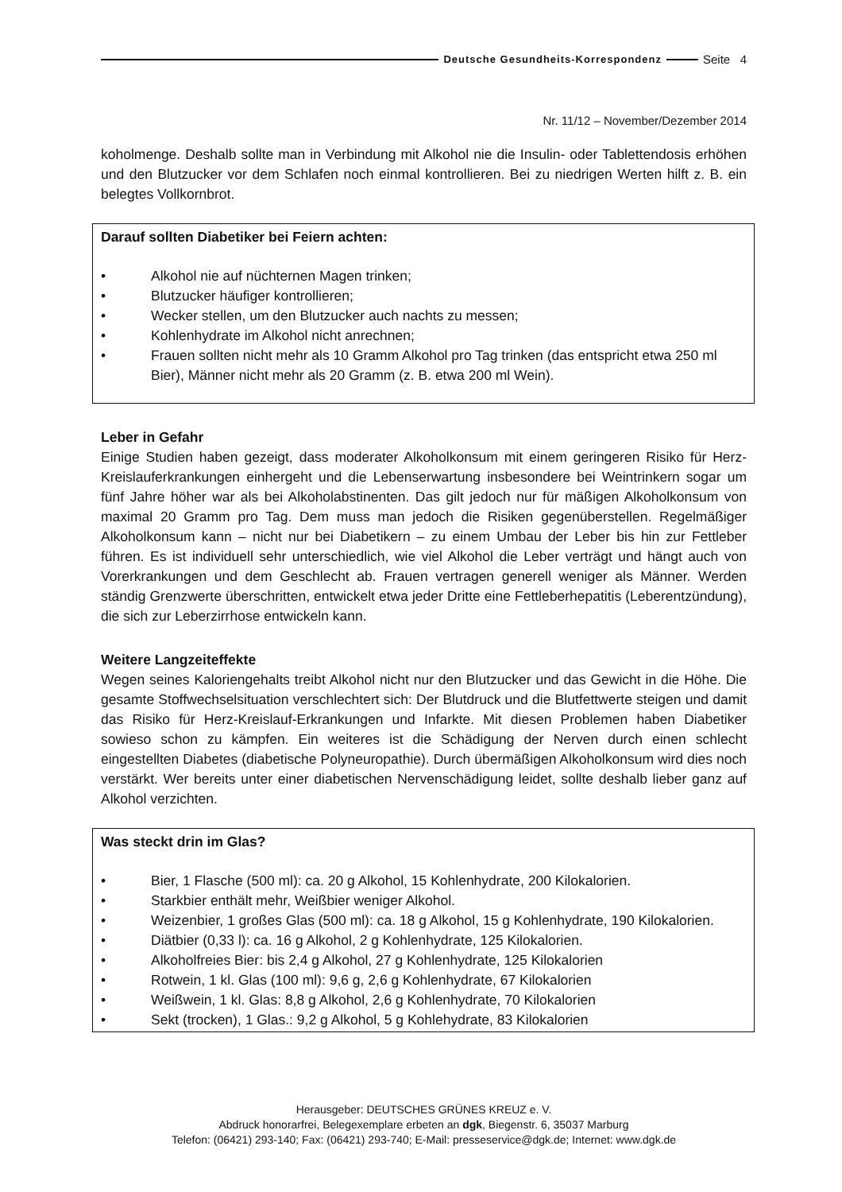Deutsche Gesundheits-Korrespondenz Seite 4
Nr. 11/12 – November/Dezember 2014
koholmenge. Deshalb sollte man in Verbindung mit Alkohol nie die Insulin- oder Tablettendosis erhöhen und den Blutzucker vor dem Schlafen noch einmal kontrollieren. Bei zu niedrigen Werten hilft z. B. ein belegtes Vollkornbrot.
Darauf sollten Diabetiker bei Feiern achten:
• Alkohol nie auf nüchternen Magen trinken;
• Blutzucker häufiger kontrollieren;
• Wecker stellen, um den Blutzucker auch nachts zu messen;
• Kohlenhydrate im Alkohol nicht anrechnen;
• Frauen sollten nicht mehr als 10 Gramm Alkohol pro Tag trinken (das entspricht etwa 250 ml Bier), Männer nicht mehr als 20 Gramm (z. B. etwa 200 ml Wein).
Leber in Gefahr
Einige Studien haben gezeigt, dass moderater Alkoholkonsum mit einem geringeren Risiko für Herz-Kreislauferkrankungen einhergeht und die Lebenserwartung insbesondere bei Weintrinkern sogar um fünf Jahre höher war als bei Alkoholabstinenten. Das gilt jedoch nur für mäßigen Alkoholkonsum von maximal 20 Gramm pro Tag. Dem muss man jedoch die Risiken gegenüberstellen. Regelmäßiger Alkoholkonsum kann – nicht nur bei Diabetikern – zu einem Umbau der Leber bis hin zur Fettleber führen. Es ist individuell sehr unterschiedlich, wie viel Alkohol die Leber verträgt und hängt auch von Vorerkrankungen und dem Geschlecht ab. Frauen vertragen generell weniger als Männer. Werden ständig Grenzwerte überschritten, entwickelt etwa jeder Dritte eine Fettleberhepatitis (Leberentzündung), die sich zur Leberzirrhose entwickeln kann.
Weitere Langzeiteffekte
Wegen seines Kaloriengehalts treibt Alkohol nicht nur den Blutzucker und das Gewicht in die Höhe. Die gesamte Stoffwechselsituation verschlechtert sich: Der Blutdruck und die Blutfettwerte steigen und damit das Risiko für Herz-Kreislauf-Erkrankungen und Infarkte. Mit diesen Problemen haben Diabetiker sowieso schon zu kämpfen. Ein weiteres ist die Schädigung der Nerven durch einen schlecht eingestellten Diabetes (diabetische Polyneuropathie). Durch übermäßigen Alkoholkonsum wird dies noch verstärkt. Wer bereits unter einer diabetischen Nervenschädigung leidet, sollte deshalb lieber ganz auf Alkohol verzichten.
Was steckt drin im Glas?
• Bier, 1 Flasche (500 ml): ca. 20 g Alkohol, 15 Kohlenhydrate, 200 Kilokalorien.
• Starkbier enthält mehr, Weißbier weniger Alkohol.
• Weizenbier, 1 großes Glas (500 ml): ca. 18 g Alkohol, 15 g Kohlenhydrate, 190 Kilokalorien.
• Diätbier (0,33 l): ca. 16 g Alkohol, 2 g Kohlenhydrate, 125 Kilokalorien.
• Alkoholfreies Bier: bis 2,4 g Alkohol, 27 g Kohlenhydrate, 125 Kilokalorien
• Rotwein, 1 kl. Glas (100 ml): 9,6 g, 2,6 g Kohlenhydrate, 67 Kilokalorien
• Weißwein, 1 kl. Glas: 8,8 g Alkohol, 2,6 g Kohlenhydrate, 70 Kilokalorien
• Sekt (trocken), 1 Glas.: 9,2 g Alkohol, 5 g Kohlehydrate, 83 Kilokalorien
Herausgeber: DEUTSCHES GRÜNES KREUZ e. V.
Abdruck honorarfrei, Belegexemplare erbeten an dgk, Biegenstr. 6, 35037 Marburg
Telefon: (06421) 293-140; Fax: (06421) 293-740; E-Mail: presseservice@dgk.de; Internet: www.dgk.de